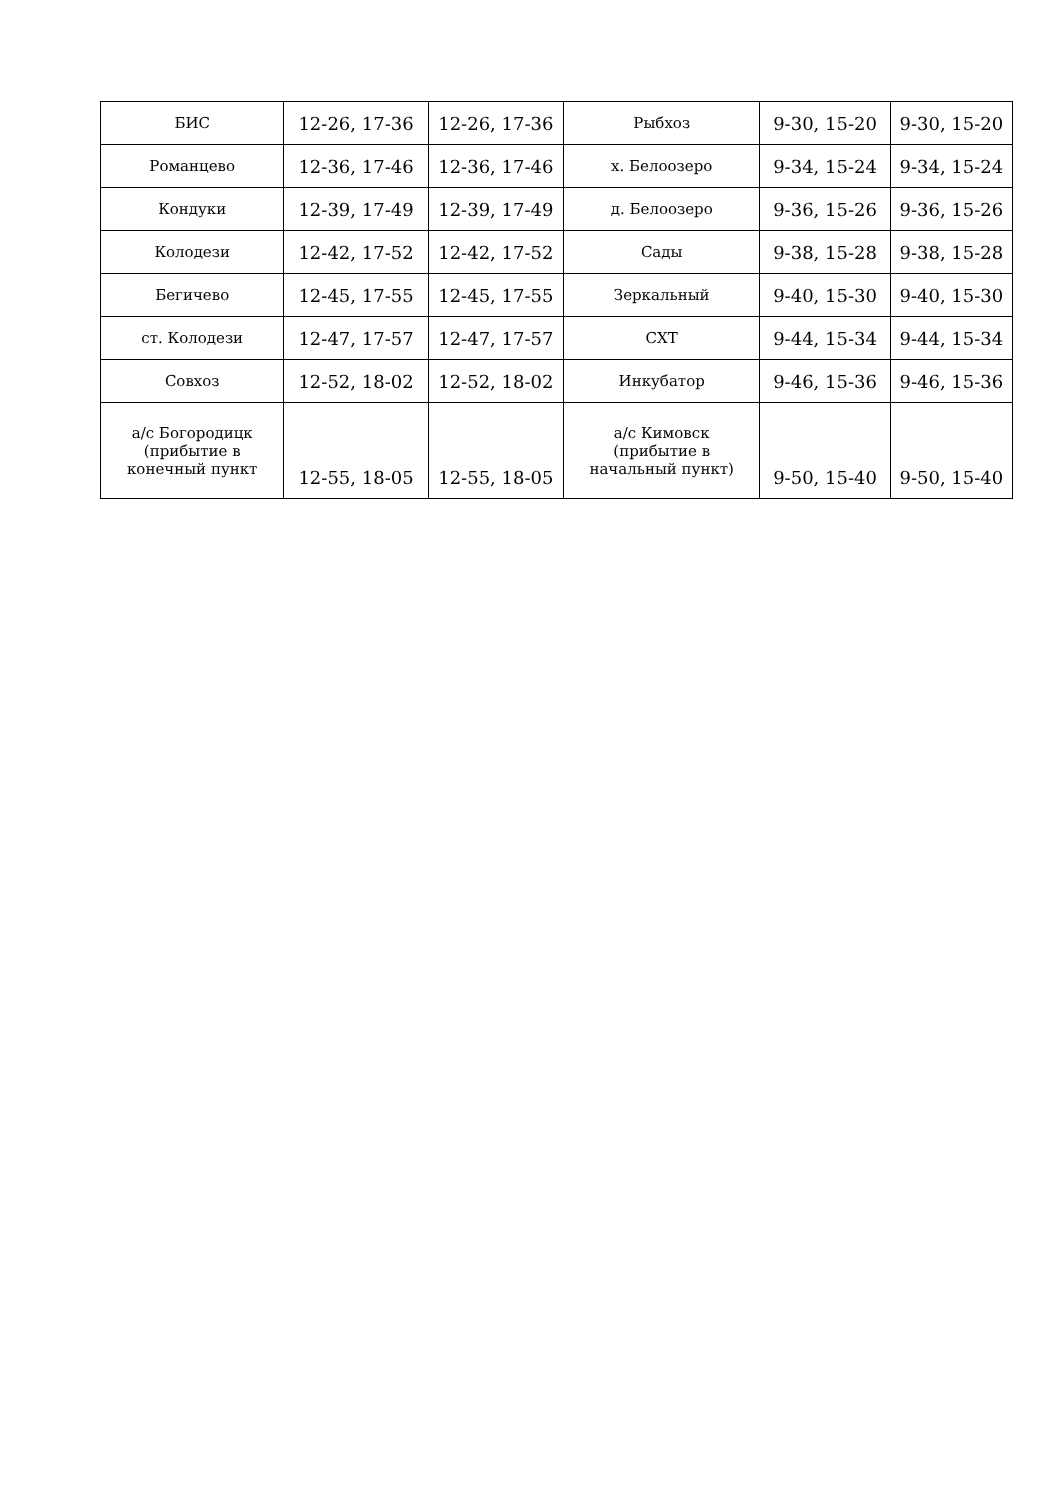| БИС | 12-26, 17-36 | 12-26, 17-36 | Рыбхоз | 9-30, 15-20 | 9-30, 15-20 |
| Романцево | 12-36, 17-46 | 12-36, 17-46 | х. Белоозеро | 9-34, 15-24 | 9-34, 15-24 |
| Кондуки | 12-39, 17-49 | 12-39, 17-49 | д. Белоозеро | 9-36, 15-26 | 9-36, 15-26 |
| Колодези | 12-42, 17-52 | 12-42, 17-52 | Сады | 9-38, 15-28 | 9-38, 15-28 |
| Бегичево | 12-45, 17-55 | 12-45, 17-55 | Зеркальный | 9-40, 15-30 | 9-40, 15-30 |
| ст. Колодези | 12-47, 17-57 | 12-47, 17-57 | СХТ | 9-44, 15-34 | 9-44, 15-34 |
| Совхоз | 12-52, 18-02 | 12-52, 18-02 | Инкубатор | 9-46, 15-36 | 9-46, 15-36 |
| а/с Богородицк (прибытие в конечный пункт | 12-55, 18-05 | 12-55, 18-05 | а/с Кимовск (прибытие в начальный пункт) | 9-50, 15-40 | 9-50, 15-40 |